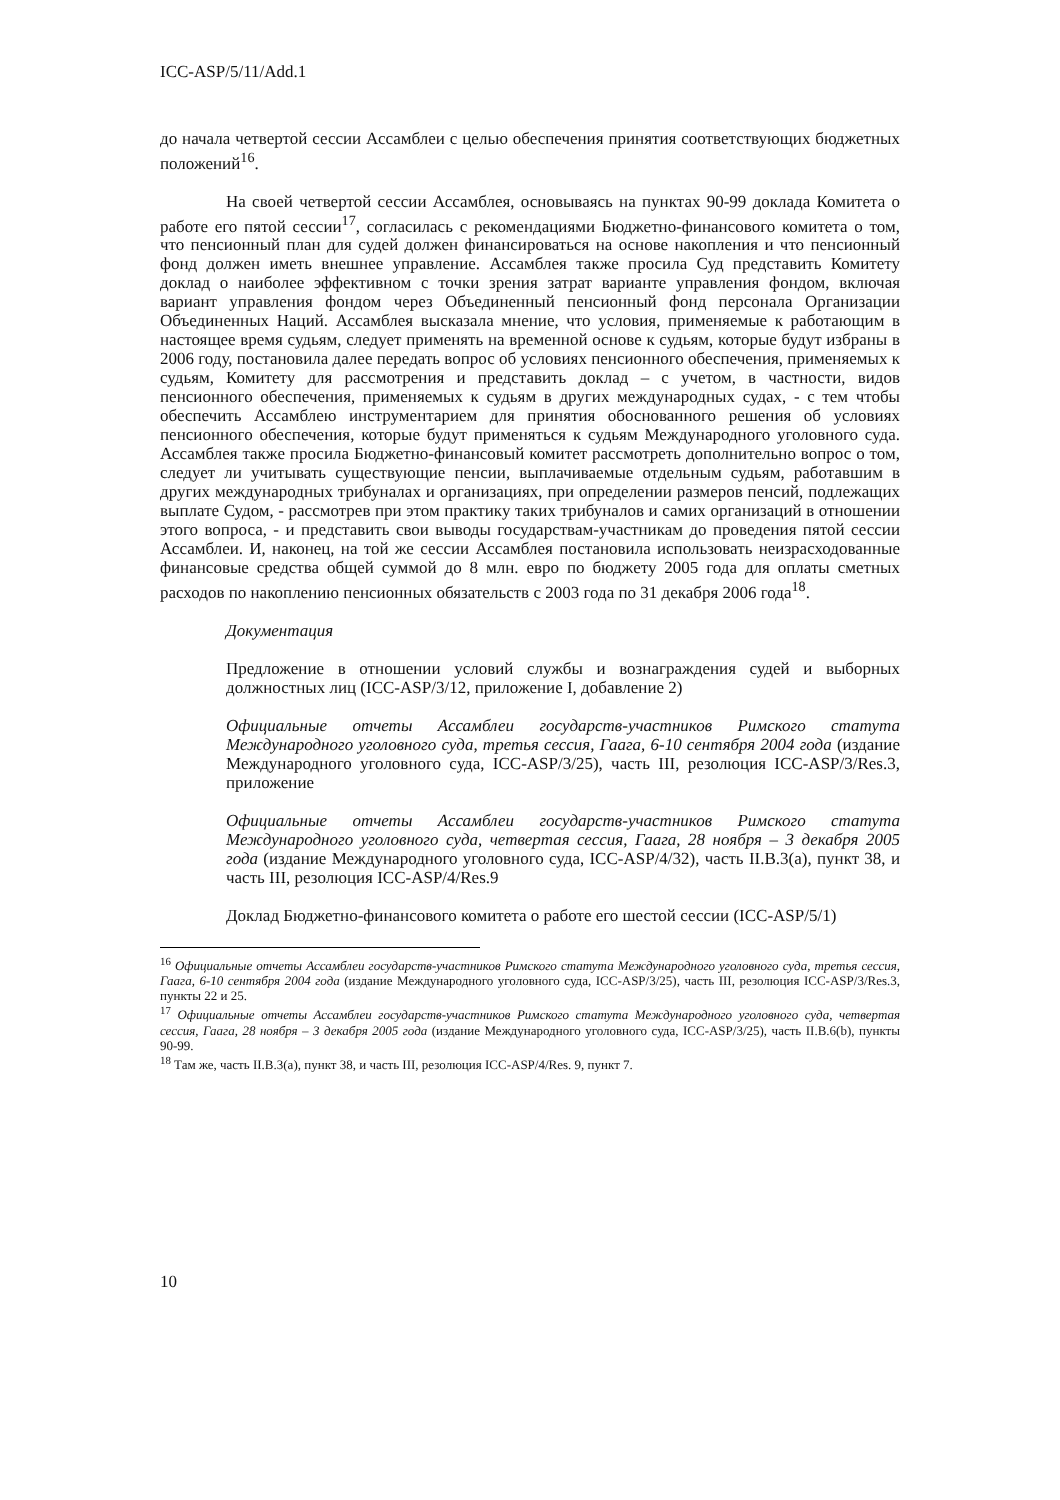ICC-ASP/5/11/Add.1
до начала четвертой сессии Ассамблеи с целью обеспечения принятия соответствующих бюджетных положений<sup>16</sup>.
На своей четвертой сессии Ассамблея, основываясь на пунктах 90-99 доклада Комитета о работе его пятой сессии<sup>17</sup>, согласилась с рекомендациями Бюджетно-финансового комитета о том, что пенсионный план для судей должен финансироваться на основе накопления и что пенсионный фонд должен иметь внешнее управление. Ассамблея также просила Суд представить Комитету доклад о наиболее эффективном с точки зрения затрат варианте управления фондом, включая вариант управления фондом через Объединенный пенсионный фонд персонала Организации Объединенных Наций. Ассамблея высказала мнение, что условия, применяемые к работающим в настоящее время судьям, следует применять на временной основе к судьям, которые будут избраны в 2006 году, постановила далее передать вопрос об условиях пенсионного обеспечения, применяемых к судьям, Комитету для рассмотрения и представить доклад – с учетом, в частности, видов пенсионного обеспечения, применяемых к судьям в других международных судах, - с тем чтобы обеспечить Ассамблею инструментарием для принятия обоснованного решения об условиях пенсионного обеспечения, которые будут применяться к судьям Международного уголовного суда. Ассамблея также просила Бюджетно-финансовый комитет рассмотреть дополнительно вопрос о том, следует ли учитывать существующие пенсии, выплачиваемые отдельным судьям, работавшим в других международных трибуналах и организациях, при определении размеров пенсий, подлежащих выплате Судом, - рассмотрев при этом практику таких трибуналов и самих организаций в отношении этого вопроса, - и представить свои выводы государствам-участникам до проведения пятой сессии Ассамблеи. И, наконец, на той же сессии Ассамблея постановила использовать неизрасходованные финансовые средства общей суммой до 8 млн. евро по бюджету 2005 года для оплаты сметных расходов по накоплению пенсионных обязательств с 2003 года по 31 декабря 2006 года<sup>18</sup>.
Документация
Предложение в отношении условий службы и вознаграждения судей и выборных должностных лиц (ICC-ASP/3/12, приложение I, добавление 2)
Официальные отчеты Ассамблеи государств-участников Римского статута Международного уголовного суда, третья сессия, Гаага, 6-10 сентября 2004 года (издание Международного уголовного суда, ICC-ASP/3/25), часть III, резолюция ICC-ASP/3/Res.3, приложение
Официальные отчеты Ассамблеи государств-участников Римского статута Международного уголовного суда, четвертая сессия, Гаага, 28 ноября – 3 декабря 2005 года (издание Международного уголовного суда, ICC-ASP/4/32), часть II.B.3(a), пункт 38, и часть III, резолюция ICC-ASP/4/Res.9
Доклад Бюджетно-финансового комитета о работе его шестой сессии (ICC-ASP/5/1)
<sup>16</sup> Официальные отчеты Ассамблеи государств-участников Римского статута Международного уголовного суда, третья сессия, Гаага, 6-10 сентября 2004 года (издание Международного уголовного суда, ICC-ASP/3/25), часть III, резолюция ICC-ASP/3/Res.3, пункты 22 и 25.
<sup>17</sup> Официальные отчеты Ассамблеи государств-участников Римского статута Международного уголовного суда, четвертая сессия, Гаага, 28 ноября – 3 декабря 2005 года (издание Международного уголовного суда, ICC-ASP/3/25), часть II.B.6(b), пункты 90-99.
<sup>18</sup> Там же, часть II.B.3(a), пункт 38, и часть III, резолюция ICC-ASP/4/Res. 9, пункт 7.
10